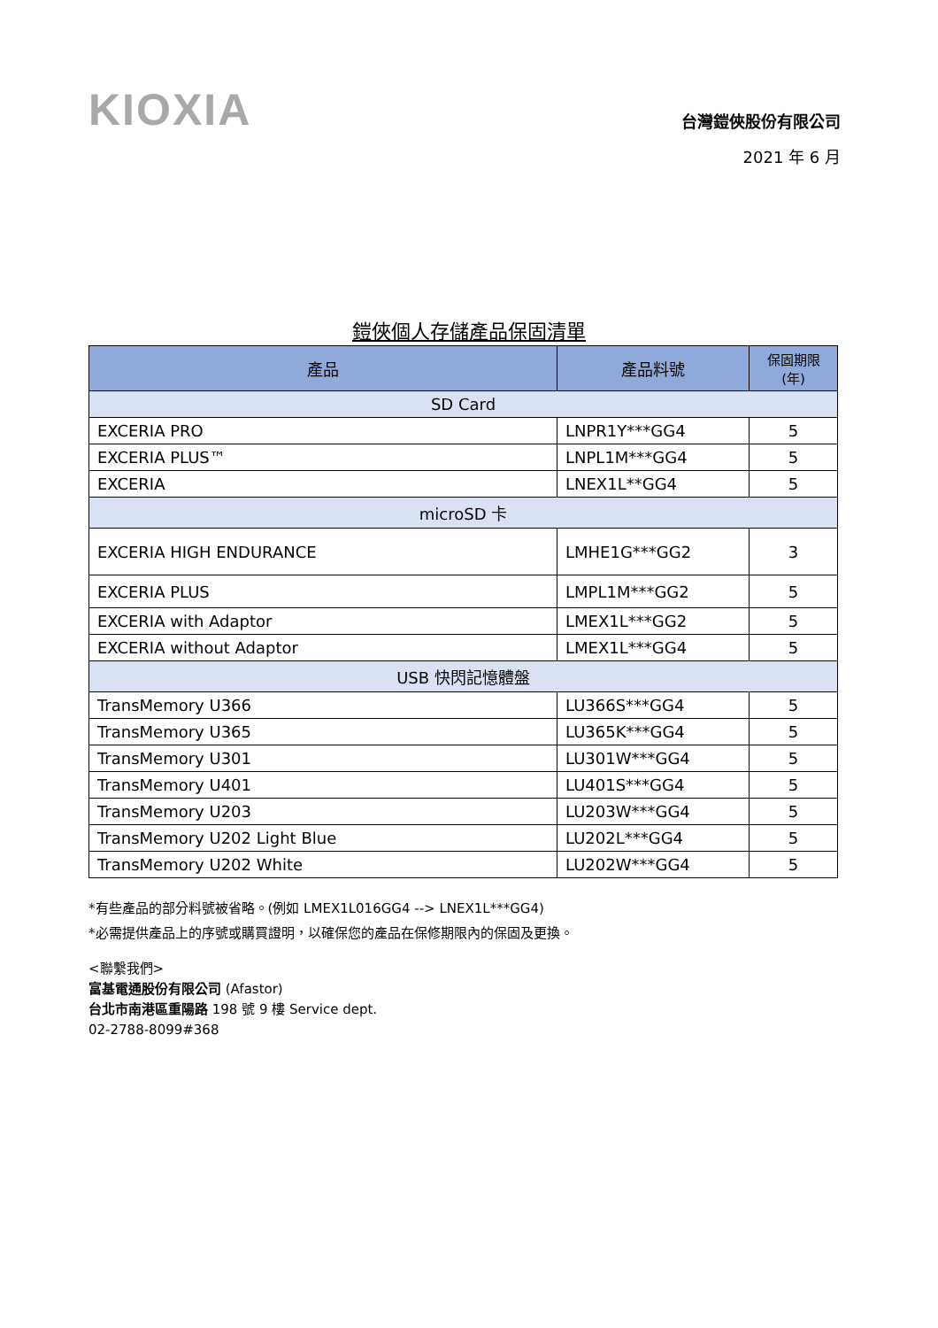KIOXIA
台灣鎧俠股份有限公司
2021 年 6 月
鎧俠個人存儲產品保固清單
| 產品 | 產品料號 | 保固期限 (年) |
| --- | --- | --- |
| SD Card | | |
| EXCERIA PRO | LNPR1Y***GG4 | 5 |
| EXCERIA PLUS™ | LNPL1M***GG4 | 5 |
| EXCERIA | LNEX1L**GG4 | 5 |
| microSD 卡 | | |
| EXCERIA HIGH ENDURANCE | LMHE1G***GG2 | 3 |
| EXCERIA PLUS | LMPL1M***GG2 | 5 |
| EXCERIA with Adaptor | LMEX1L***GG2 | 5 |
| EXCERIA without Adaptor | LMEX1L***GG4 | 5 |
| USB 快閃記憶體盤 | | |
| TransMemory U366 | LU366S***GG4 | 5 |
| TransMemory U365 | LU365K***GG4 | 5 |
| TransMemory U301 | LU301W***GG4 | 5 |
| TransMemory U401 | LU401S***GG4 | 5 |
| TransMemory U203 | LU203W***GG4 | 5 |
| TransMemory U202 Light Blue | LU202L***GG4 | 5 |
| TransMemory U202 White | LU202W***GG4 | 5 |
*有些產品的部分料號被省略。(例如 LMEX1L016GG4 --> LNEX1L***GG4)
*必需提供產品上的序號或購買證明，以確保您的產品在保修期限內的保固及更換。
<聯繫我們>
富基電通股份有限公司 (Afastor)
台北市南港區重陽路 198 號 9 樓 Service dept.
02-2788-8099#368